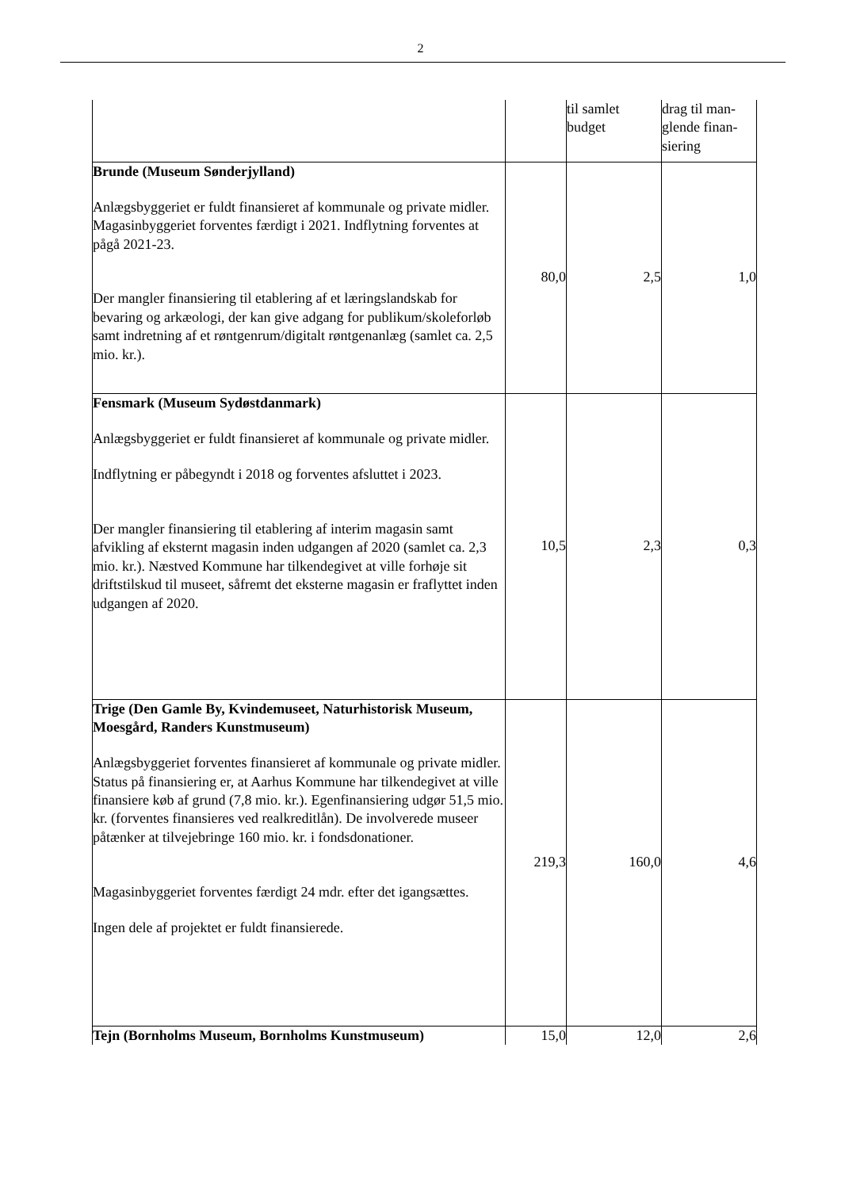2
| | | til samlet budget | drag til man-glende finan-siering |
| Brunde (Museum Sønderjylland) Anlægsbyggeriet er fuldt finansieret af kommunale og private midler. Magasinbyggeriet forventes færdigt i 2021. Indflytning forventes at pågå 2021-23. Der mangler finansiering til etablering af et læringslandskab for bevaring og arkæologi, der kan give adgang for publikum/skoleforløb samt indretning af et røntgenrum/digitalt røntgenanlæg (samlet ca. 2,5 mio. kr.). | 80,0 | 2,5 | 1,0 |
| Fensmark (Museum Sydøstdanmark) Anlægsbyggeriet er fuldt finansieret af kommunale og private midler. Indflytning er påbegyndt i 2018 og forventes afsluttet i 2023. Der mangler finansiering til etablering af interim magasin samt afvikling af eksternt magasin inden udgangen af 2020 (samlet ca. 2,3 mio. kr.). Næstved Kommune har tilkendegivet at ville forhøje sit driftstilskud til museet, såfremt det eksterne magasin er fraflyttet inden udgangen af 2020. | 10,5 | 2,3 | 0,3 |
| Trige (Den Gamle By, Kvindemuseet, Naturhistorisk Museum, Moesgård, Randers Kunstmuseum) Anlægsbyggeriet forventes finansieret af kommunale og private midler. Status på finansiering er, at Aarhus Kommune har tilkendegivet at ville finansiere køb af grund (7,8 mio. kr.). Egenfinansiering udgør 51,5 mio. kr. (forventes finansieres ved realkreditlån). De involverede museer påtænker at tilvejebringe 160 mio. kr. i fondsdonationer. Magasinbyggeriet forventes færdigt 24 mdr. efter det igangsættes. Ingen dele af projektet er fuldt finansierede. | 219,3 | 160,0 | 4,6 |
| Tejn (Bornholms Museum, Bornholms Kunstmuseum) | 15,0 | 12,0 | 2,6 |